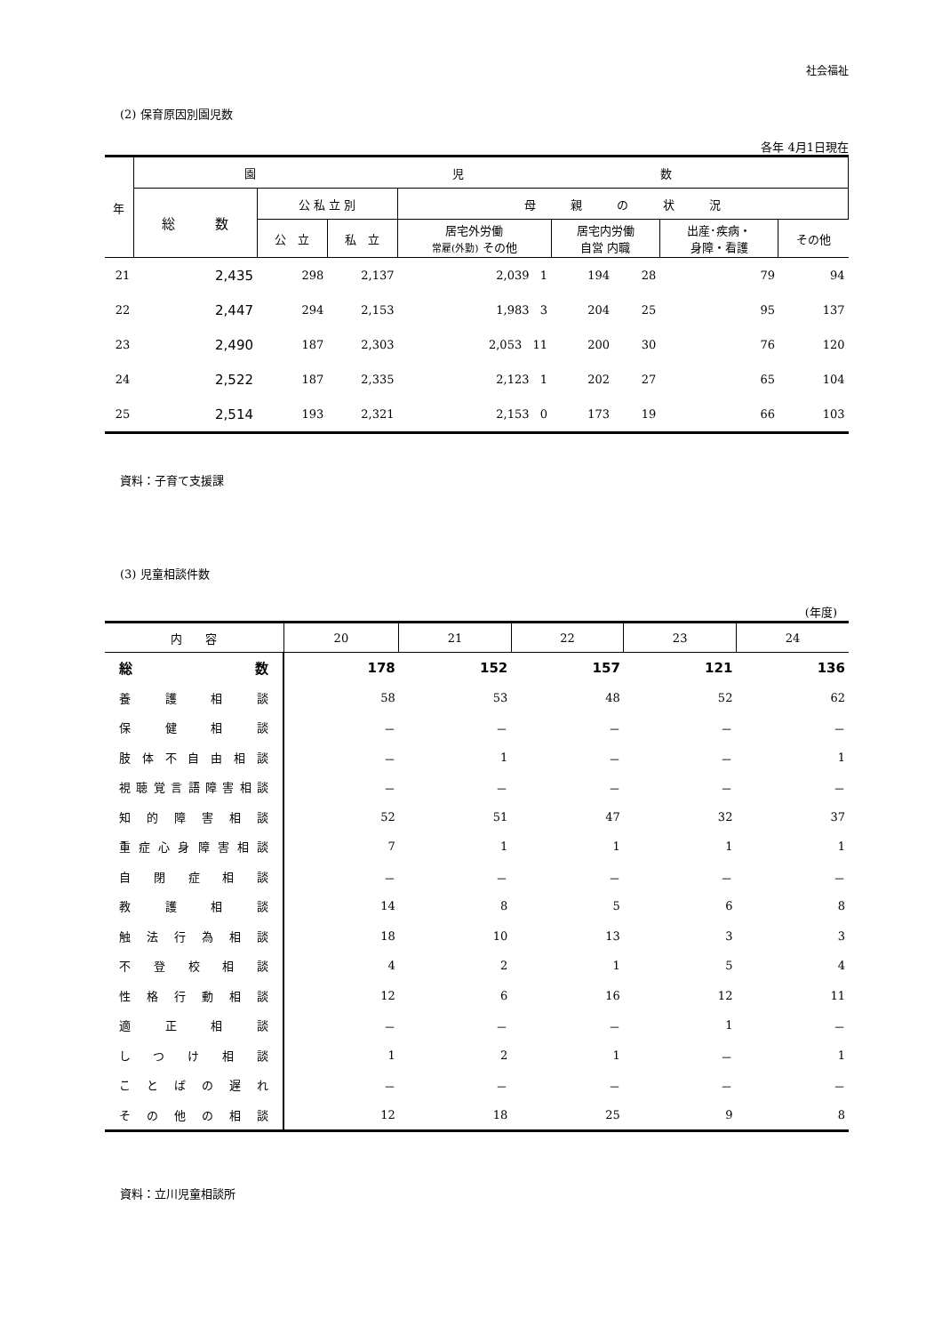社会福祉
(2) 保育原因別園児数
各年 4月1日現在
| 年 | 園 児 数 | | | | | | | |
| --- | --- | --- | --- | --- | --- | --- | --- | --- |
| | 総 数 | 公 私 立 別 | | 母 親 の 状 況 | | | | |
| | | 公 立 | 私 立 | 居宅外労働 常雇(外勤) その他 | 居宅内労働 自営 内職 | | 出産･疾病・ 身障・看護 | その他 |
| 21 | 2,435 | 298 | 2,137 | 2,039 1 | 194 | 28 | 79 | 94 |
| 22 | 2,447 | 294 | 2,153 | 1,983 3 | 204 | 25 | 95 | 137 |
| 23 | 2,490 | 187 | 2,303 | 2,053 11 | 200 | 30 | 76 | 120 |
| 24 | 2,522 | 187 | 2,335 | 2,123 1 | 202 | 27 | 65 | 104 |
| 25 | 2,514 | 193 | 2,321 | 2,153 0 | 173 | 19 | 66 | 103 |
資料：子育て支援課
(3) 児童相談件数
(年度)
| 内 容 | 20 | 21 | 22 | 23 | 24 |
| --- | --- | --- | --- | --- | --- |
| 総 数 | 178 | 152 | 157 | 121 | 136 |
| 養護相談 | 58 | 53 | 48 | 52 | 62 |
| 保健相談 | － | － | － | － | － |
| 肢体不自由相談 | － | 1 | － | － | 1 |
| 視聴覚言語障害相談 | － | － | － | － | － |
| 知的障害相談 | 52 | 51 | 47 | 32 | 37 |
| 重症心身障害相談 | 7 | 1 | 1 | 1 | 1 |
| 自閉症相談 | － | － | － | － | － |
| 教護相談 | 14 | 8 | 5 | 6 | 8 |
| 触法行為相談 | 18 | 10 | 13 | 3 | 3 |
| 不登校相談 | 4 | 2 | 1 | 5 | 4 |
| 性格行動相談 | 12 | 6 | 16 | 12 | 11 |
| 適正相談 | － | － | － | 1 | － |
| しつけ相談 | 1 | 2 | 1 | － | 1 |
| ことばの遅れ | － | － | － | － | － |
| その他の相談 | 12 | 18 | 25 | 9 | 8 |
資料：立川児童相談所